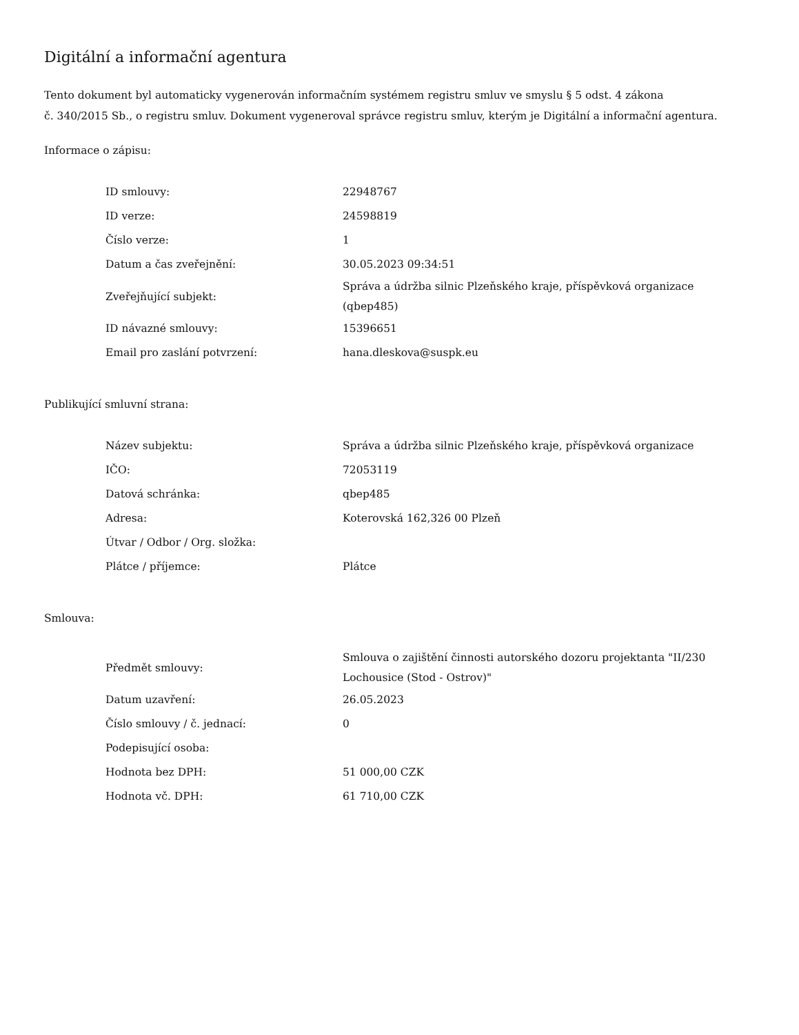Digitální a informační agentura
Tento dokument byl automaticky vygenerován informačním systémem registru smluv ve smyslu § 5 odst. 4 zákona
č. 340/2015 Sb., o registru smluv. Dokument vygeneroval správce registru smluv, kterým je Digitální a informační agentura.
Informace o zápisu:
| ID smlouvy: | 22948767 |
| ID verze: | 24598819 |
| Číslo verze: | 1 |
| Datum a čas zveřejnění: | 30.05.2023 09:34:51 |
| Zveřejňující subjekt: | Správa a údržba silnic Plzeňského kraje, příspěvková organizace (qbep485) |
| ID návazné smlouvy: | 15396651 |
| Email pro zaslání potvrzení: | hana.dleskova@suspk.eu |
Publikující smluvní strana:
| Název subjektu: | Správa a údržba silnic Plzeňského kraje, příspěvková organizace |
| IČO: | 72053119 |
| Datová schránka: | qbep485 |
| Adresa: | Koterovská 162,326 00 Plzeň |
| Útvar / Odbor / Org. složka: | |
| Plátce / příjemce: | Plátce |
Smlouva:
| Předmět smlouvy: | Smlouva o zajištění činnosti autorského dozoru projektanta "II/230 Lochousice (Stod - Ostrov)" |
| Datum uzavření: | 26.05.2023 |
| Číslo smlouvy / č. jednací: | 0 |
| Podepisující osoba: | |
| Hodnota bez DPH: | 51 000,00 CZK |
| Hodnota vč. DPH: | 61 710,00 CZK |